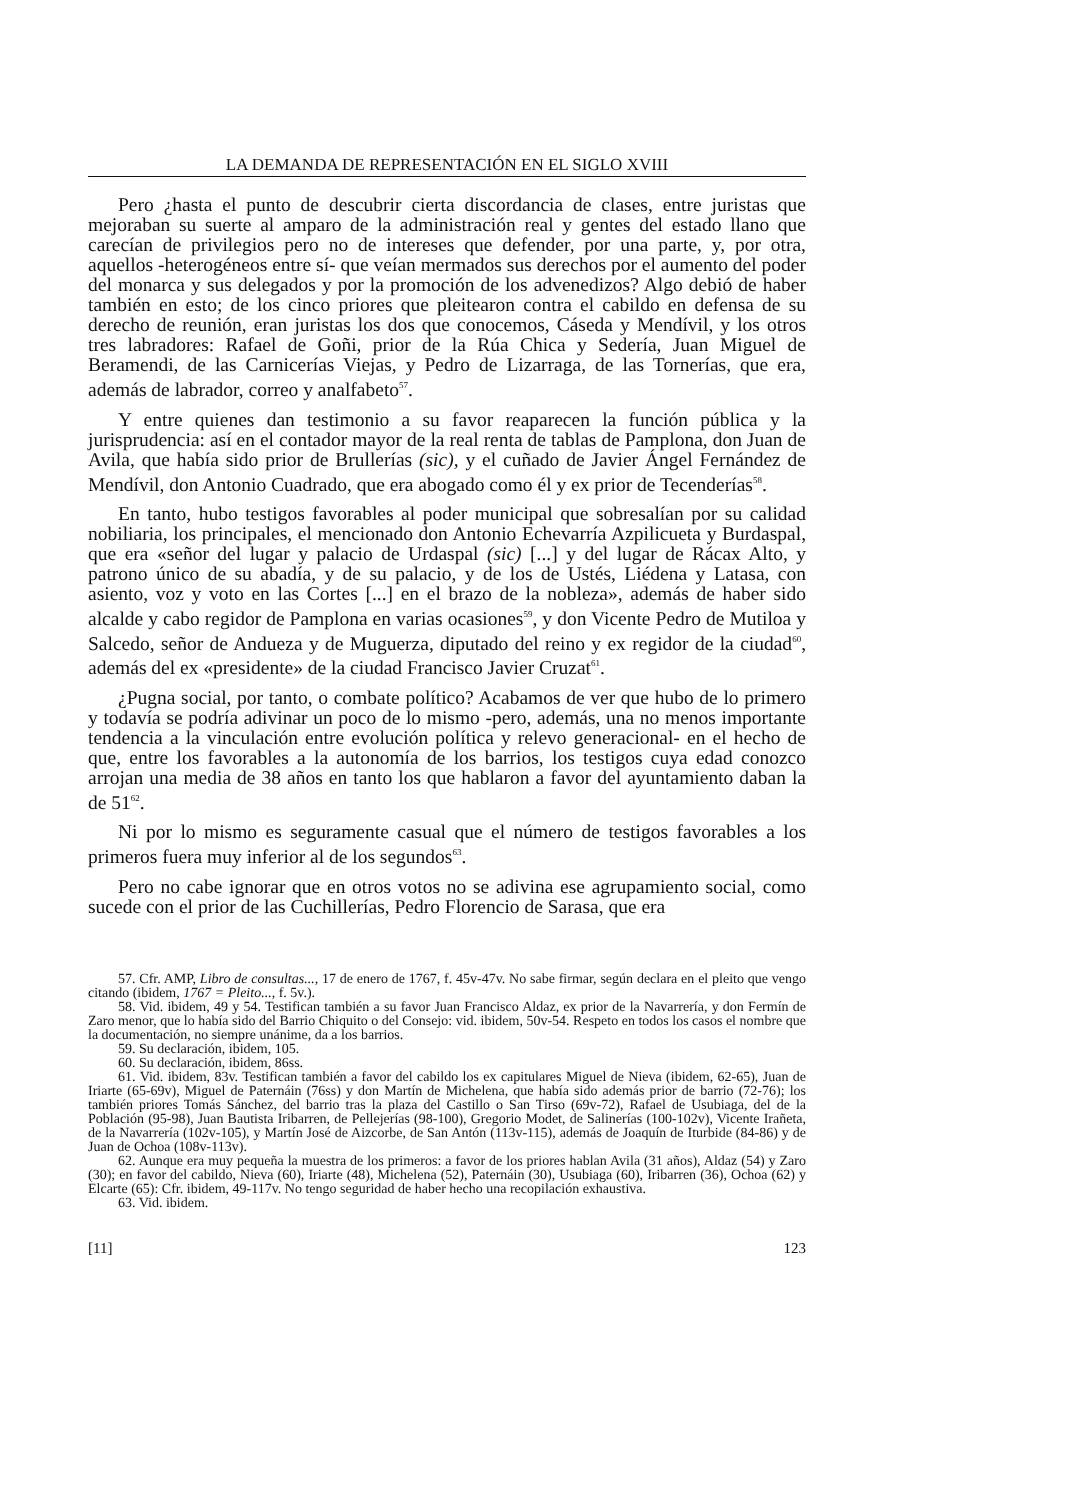LA DEMANDA DE REPRESENTACIÓN EN EL SIGLO XVIII
Pero ¿hasta el punto de descubrir cierta discordancia de clases, entre juristas que mejoraban su suerte al amparo de la administración real y gentes del estado llano que carecían de privilegios pero no de intereses que defender, por una parte, y, por otra, aquellos -heterogéneos entre sí- que veían mermados sus derechos por el aumento del poder del monarca y sus delegados y por la promoción de los advenedizos? Algo debió de haber también en esto; de los cinco priores que pleitearon contra el cabildo en defensa de su derecho de reunión, eran juristas los dos que conocemos, Cáseda y Mendívil, y los otros tres labradores: Rafael de Goñi, prior de la Rúa Chica y Sedería, Juan Miguel de Beramendi, de las Carnicerías Viejas, y Pedro de Lizarraga, de las Tornerías, que era, además de labrador, correo y analfabeto<sup>57</sup>.
Y entre quienes dan testimonio a su favor reaparecen la función pública y la jurisprudencia: así en el contador mayor de la real renta de tablas de Pamplona, don Juan de Avila, que había sido prior de Brullerías (sic), y el cuñado de Javier Ángel Fernández de Mendívil, don Antonio Cuadrado, que era abogado como él y ex prior de Tecenderías<sup>58</sup>.
En tanto, hubo testigos favorables al poder municipal que sobresalían por su calidad nobiliaria, los principales, el mencionado don Antonio Echevarría Azpilicueta y Burdaspal, que era «señor del lugar y palacio de Urdaspal (sic) [...] y del lugar de Rácax Alto, y patrono único de su abadía, y de su palacio, y de los de Ustés, Liédena y Latasa, con asiento, voz y voto en las Cortes [...] en el brazo de la nobleza», además de haber sido alcalde y cabo regidor de Pamplona en varias ocasiones<sup>59</sup>, y don Vicente Pedro de Mutiloa y Salcedo, señor de Andueza y de Muguerza, diputado del reino y ex regidor de la ciudad<sup>60</sup>, además del ex «presidente» de la ciudad Francisco Javier Cruzat<sup>61</sup>.
¿Pugna social, por tanto, o combate político? Acabamos de ver que hubo de lo primero y todavía se podría adivinar un poco de lo mismo -pero, además, una no menos importante tendencia a la vinculación entre evolución política y relevo generacional- en el hecho de que, entre los favorables a la autonomía de los barrios, los testigos cuya edad conozco arrojan una media de 38 años en tanto los que hablaron a favor del ayuntamiento daban la de 51<sup>62</sup>.
Ni por lo mismo es seguramente casual que el número de testigos favorables a los primeros fuera muy inferior al de los segundos<sup>63</sup>.
Pero no cabe ignorar que en otros votos no se adivina ese agrupamiento social, como sucede con el prior de las Cuchillerías, Pedro Florencio de Sarasa, que era
57. Cfr. AMP, Libro de consultas..., 17 de enero de 1767, f. 45v-47v. No sabe firmar, según declara en el pleito que vengo citando (ibidem, 1767 = Pleito..., f. 5v.).
58. Vid. ibidem, 49 y 54. Testifican también a su favor Juan Francisco Aldaz, ex prior de la Navarrería, y don Fermín de Zaro menor, que lo había sido del Barrio Chiquito o del Consejo: vid. ibidem, 50v-54. Respeto en todos los casos el nombre que la documentación, no siempre unánime, da a los barrios.
59. Su declaración, ibidem, 105.
60. Su declaración, ibidem, 86ss.
61. Vid. ibidem, 83v. Testifican también a favor del cabildo los ex capitulares Miguel de Nieva (ibidem, 62-65), Juan de Iriarte (65-69v), Miguel de Paternáin (76ss) y don Martín de Michelena, que había sido además prior de barrio (72-76); los también priores Tomás Sánchez, del barrio tras la plaza del Castillo o San Tirso (69v-72), Rafael de Usubiaga, del de la Población (95-98), Juan Bautista Iribarren, de Pellejerías (98-100), Gregorio Modet, de Salinerías (100-102v), Vicente Irañeta, de la Navarrería (102v-105), y Martín José de Aizcorbe, de San Antón (113v-115), además de Joaquín de Iturbide (84-86) y de Juan de Ochoa (108v-113v).
62. Aunque era muy pequeña la muestra de los primeros: a favor de los priores hablan Avila (31 años), Aldaz (54) y Zaro (30); en favor del cabildo, Nieva (60), Iriarte (48), Michelena (52), Paternáin (30), Usubiaga (60), Iribarren (36), Ochoa (62) y Elcarte (65): Cfr. ibidem, 49-117v. No tengo seguridad de haber hecho una recopilación exhaustiva.
63. Vid. ibidem.
[11] 123